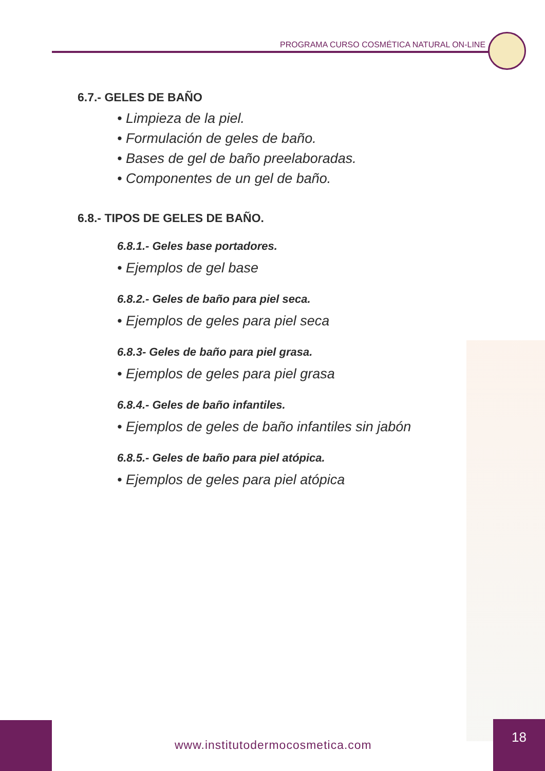PROGRAMA CURSO COSMÉTICA NATURAL ON-LINE
6.7.- GELES DE BAÑO
• Limpieza de la piel.
• Formulación de geles de baño.
• Bases de gel de baño preelaboradas.
• Componentes de un gel de baño.
6.8.- TIPOS DE GELES DE BAÑO.
6.8.1.- Geles base portadores.
• Ejemplos de gel base
6.8.2.- Geles de baño para piel seca.
• Ejemplos de geles para piel seca
6.8.3- Geles de baño para piel grasa.
• Ejemplos de geles para piel grasa
6.8.4.- Geles de baño infantiles.
• Ejemplos de geles de baño infantiles sin jabón
6.8.5.- Geles de baño para piel atópica.
• Ejemplos de geles para piel atópica
www.institutodermocosmetica.com
18